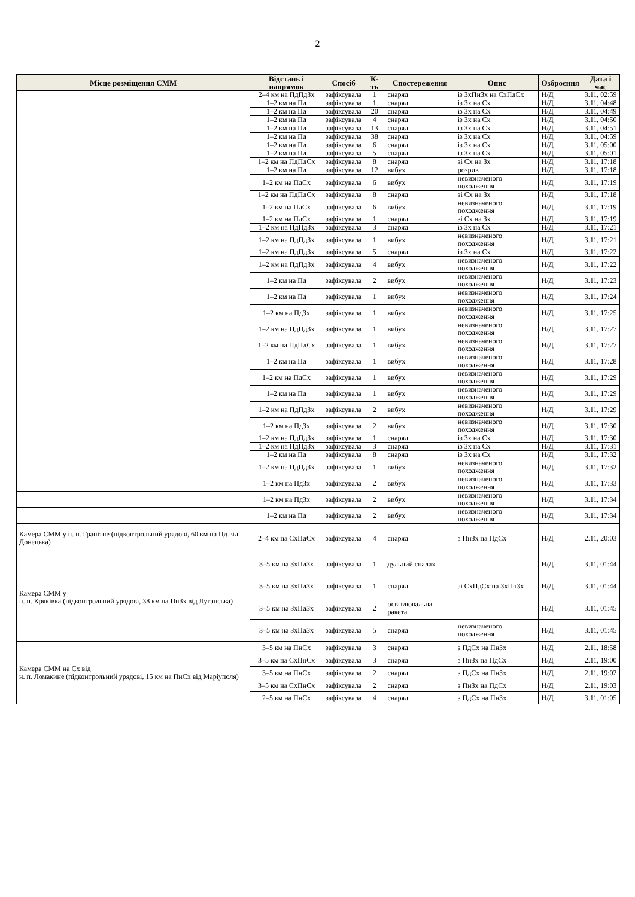2
| Місце розміщення СММ | Відстань і напрямок | Спосіб | К-ть | Спостереження | Опис | Озброєння | Дата і час |
| --- | --- | --- | --- | --- | --- | --- | --- |
| | 2–4 км на ПдПдЗх | зафіксувала | 1 | снаряд | із ЗхПнЗх на СхПдСх | Н/Д | 3.11, 02:59 |
| | 1–2 км на Пд | зафіксувала | 1 | снаряд | із Зх на Сх | Н/Д | 3.11, 04:48 |
| | 1–2 км на Пд | зафіксувала | 20 | снаряд | із Зх на Сх | Н/Д | 3.11, 04:49 |
| | 1–2 км на Пд | зафіксувала | 4 | снаряд | із Зх на Сх | Н/Д | 3.11, 04:50 |
| | 1–2 км на Пд | зафіксувала | 13 | снаряд | із Зх на Сх | Н/Д | 3.11, 04:51 |
| | 1–2 км на Пд | зафіксувала | 38 | снаряд | із Зх на Сх | Н/Д | 3.11, 04:59 |
| | 1–2 км на Пд | зафіксувала | 6 | снаряд | із Зх на Сх | Н/Д | 3.11, 05:00 |
| | 1–2 км на Пд | зафіксувала | 5 | снаряд | із Зх на Сх | Н/Д | 3.11, 05:01 |
| | 1–2 км на ПдПдСх | зафіксувала | 8 | снаряд | зі Сх на Зх | Н/Д | 3.11, 17:18 |
| | 1–2 км на Пд | зафіксувала | 12 | вибух | розрив | Н/Д | 3.11, 17:18 |
| | 1–2 км на ПдСх | зафіксувала | 6 | вибух | невизначеного походження | Н/Д | 3.11, 17:19 |
| | 1–2 км на ПдПдСх | зафіксувала | 8 | снаряд | зі Сх на Зх | Н/Д | 3.11, 17:18 |
| | 1–2 км на ПдСх | зафіксувала | 6 | вибух | невизначеного походження | Н/Д | 3.11, 17:19 |
| | 1–2 км на ПдСх | зафіксувала | 1 | снаряд | зі Сх на Зх | Н/Д | 3.11, 17:19 |
| | 1–2 км на ПдПдЗх | зафіксувала | 3 | снаряд | із Зх на Сх | Н/Д | 3.11, 17:21 |
| | 1–2 км на ПдПдЗх | зафіксувала | 1 | вибух | невизначеного походження | Н/Д | 3.11, 17:21 |
| | 1–2 км на ПдПдЗх | зафіксувала | 5 | снаряд | із Зх на Сх | Н/Д | 3.11, 17:22 |
| | 1–2 км на ПдПдЗх | зафіксувала | 4 | вибух | невизначеного походження | Н/Д | 3.11, 17:22 |
| | 1–2 км на Пд | зафіксувала | 2 | вибух | невизначеного походження | Н/Д | 3.11, 17:23 |
| | 1–2 км на Пд | зафіксувала | 1 | вибух | невизначеного походження | Н/Д | 3.11, 17:24 |
| | 1–2 км на ПдЗх | зафіксувала | 1 | вибух | невизначеного походження | Н/Д | 3.11, 17:25 |
| | 1–2 км на ПдПдЗх | зафіксувала | 1 | вибух | невизначеного походження | Н/Д | 3.11, 17:27 |
| | 1–2 км на ПдПдСх | зафіксувала | 1 | вибух | невизначеного походження | Н/Д | 3.11, 17:27 |
| | 1–2 км на Пд | зафіксувала | 1 | вибух | невизначеного походження | Н/Д | 3.11, 17:28 |
| | 1–2 км на ПдСх | зафіксувала | 1 | вибух | невизначеного походження | Н/Д | 3.11, 17:29 |
| | 1–2 км на Пд | зафіксувала | 1 | вибух | невизначеного походження | Н/Д | 3.11, 17:29 |
| | 1–2 км на ПдПдЗх | зафіксувала | 2 | вибух | невизначеного походження | Н/Д | 3.11, 17:29 |
| | 1–2 км на ПдЗх | зафіксувала | 2 | вибух | невизначеного походження | Н/Д | 3.11, 17:30 |
| | 1–2 км на ПдПдЗх | зафіксувала | 1 | снаряд | із Зх на Сх | Н/Д | 3.11, 17:30 |
| | 1–2 км на ПдПдЗх | зафіксувала | 3 | снаряд | із Зх на Сх | Н/Д | 3.11, 17:31 |
| | 1–2 км на Пд | зафіксувала | 8 | снаряд | із Зх на Сх | Н/Д | 3.11, 17:32 |
| | 1–2 км на ПдПдЗх | зафіксувала | 1 | вибух | невизначеного походження | Н/Д | 3.11, 17:32 |
| | 1–2 км на ПдЗх | зафіксувала | 2 | вибух | невизначеного походження | Н/Д | 3.11, 17:33 |
| | 1–2 км на ПдЗх | зафіксувала | 2 | вибух | невизначеного походження | Н/Д | 3.11, 17:34 |
| | 1–2 км на Пд | зафіксувала | 2 | вибух | невизначеного походження | Н/Д | 3.11, 17:34 |
| Камера СММ у н. п. Гранітне (підконтрольний урядові, 60 км на Пд від Донецька) | 2–4 км на СхПдСх | зафіксувала | 4 | снаряд | з ПнЗх на ПдСх | Н/Д | 2.11, 20:03 |
| Камера СММ у н. п. Кряківка (підконтрольний урядові, 38 км на ПнЗх від Луганська) | 3–5 км на ЗхПдЗх | зафіксувала | 1 | дульний спалах | | Н/Д | 3.11, 01:44 |
| | 3–5 км на ЗхПдЗх | зафіксувала | 1 | снаряд | зі СхПдСх на ЗхПнЗх | Н/Д | 3.11, 01:44 |
| | 3–5 км на ЗхПдЗх | зафіксувала | 2 | освітлювальна ракета | | Н/Д | 3.11, 01:45 |
| | 3–5 км на ЗхПдЗх | зафіксувала | 5 | снаряд | невизначеного походження | Н/Д | 3.11, 01:45 |
| Камера СММ на Сх від н. п. Ломакине (підконтрольний урядові, 15 км на ПнСх від Маріуполя) | 3–5 км на ПнСх | зафіксувала | 3 | снаряд | з ПдСх на ПнЗх | Н/Д | 2.11, 18:58 |
| | 3–5 км на СхПнСх | зафіксувала | 3 | снаряд | з ПнЗх на ПдСх | Н/Д | 2.11, 19:00 |
| | 3–5 км на ПнСх | зафіксувала | 2 | снаряд | з ПдСх на ПнЗх | Н/Д | 2.11, 19:02 |
| | 3–5 км на СхПнСх | зафіксувала | 2 | снаряд | з ПнЗх на ПдСх | Н/Д | 2.11, 19:03 |
| | 2–5 км на ПнСх | зафіксувала | 4 | снаряд | з ПдСх на ПнЗх | Н/Д | 3.11, 01:05 |